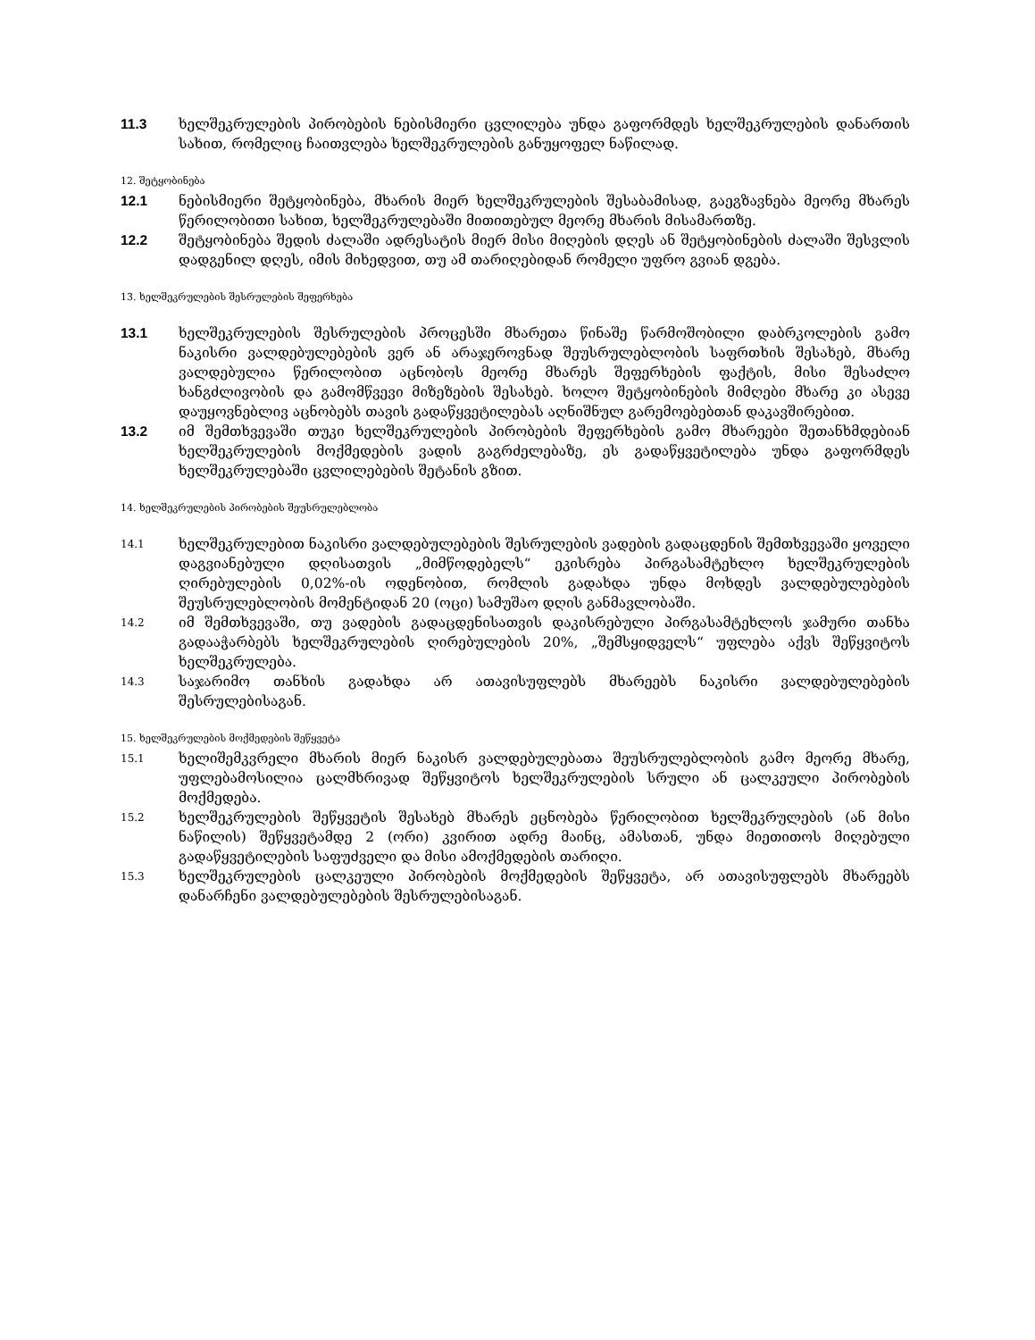11.3 ხელშეკრულების პირობების ნებისმიერი ცვლილება უნდა გაფორმდეს ხელშეკრულების დანართის სახით, რომელიც ჩაითვლება ხელშეკრულების განუყოფელ ნაწილად.
12. შეტყობინება
12.1 ნებისმიერი შეტყობინება, მხარის მიერ ხელშეკრულების შესაბამისად, გაეგზავნება მეორე მხარეს წერილობითი სახით, ხელშეკრულებაში მითითებულ მეორე მხარის მისამართზე.
12.2 შეტყობინება შედის ძალაში ადრესატის მიერ მისი მიღების დღეს ან შეტყობინების ძალაში შესვლის დადგენილ დღეს, იმის მიხედვით, თუ ამ თარიღებიდან რომელი უფრო გვიან დგება.
13. ხელშეკრულების შესრულების შეფერხება
13.1 ხელშეკრულების შესრულების პროცესში მხარეთა წინაშე წარმოშობილი დაბრკოლების გამო ნაკისრი ვალდებულებების ვერ ან არაჯეროვნად შეუსრულებლობის საფრთხის შესახებ, მხარე ვალდებულია წერილობით აცნობოს მეორე მხარეს შეფერხების ფაქტის, მისი შესაძლო ხანგძლივობის და გამომწვევი მიზეზების შესახებ. ხოლო შეტყობინების მიმღები მხარე კი ასევე დაუყოვნებლივ აცნობებს თავის გადაწყვეტილებას აღნიშნულ გარემოებებთან დაკავშირებით.
13.2 იმ შემთხვევაში თუკი ხელშეკრულების პირობების შეფერხების გამო მხარეები შეთანხმდებიან ხელშეკრულების მოქმედების ვადის გაგრძელებაზე, ეს გადაწყვეტილება უნდა გაფორმდეს ხელშეკრულებაში ცვლილებების შეტანის გზით.
14. ხელშეკრულების პირობების შეუსრულებლობა
14.1
ხელშეკრულებით ნაკისრი ვალდებულებების შესრულების ვადების გადაცდენის შემთხვევაში ყოველი დაგვიანებული დღისათვის „მიმწოდებელს“ ეკისრება პირგასამტეხლო ხელშეკრულების ღირებულების 0,02%-ის ოდენობით, რომლის გადახდა უნდა მოხდეს ვალდებულებების შეუსრულებლობის მომენტიდან 20 (ოცი) სამუშაო დღის განმავლობაში.
14.2
იმ შემთხვევაში, თუ ვადების გადაცდენისათვის დაკისრებული პირგასამტეხლოს ჯამური თანხა გადააჭარბებს ხელშეკრულების ღირებულების 20%, „შემსყიდველს“ უფლება აქვს შეწყვიტოს ხელშეკრულება.
14.3
საჯარიმო თანხის გადახდა არ ათავისუფლებს მხარეებს ნაკისრი ვალდებულებების შესრულებისაგან.
15. ხელშეკრულების მოქმედების შეწყვეტა
15.1
ხელიშემკვრელი მხარის მიერ ნაკისრ ვალდებულებათა შეუსრულებლობის გამო მეორე მხარე, უფლებამოსილია ცალმხრივად შეწყვიტოს ხელშეკრულების სრული ან ცალკეული პირობების მოქმედება.
15.2
ხელშეკრულების შეწყვეტის შესახებ მხარეს ეცნობება წერილობით ხელშეკრულების (ან მისი ნაწილის) შეწყვეტამდე 2 (ორი) კვირით ადრე მაინც, ამასთან, უნდა მიეთითოს მიღებული გადაწყვეტილების საფუძველი და მისი ამოქმედების თარიღი.
15.3
ხელშეკრულების ცალკეული პირობების მოქმედების შეწყვეტა, არ ათავისუფლებს მხარეებს დანარჩენი ვალდებულებების შესრულებისაგან.